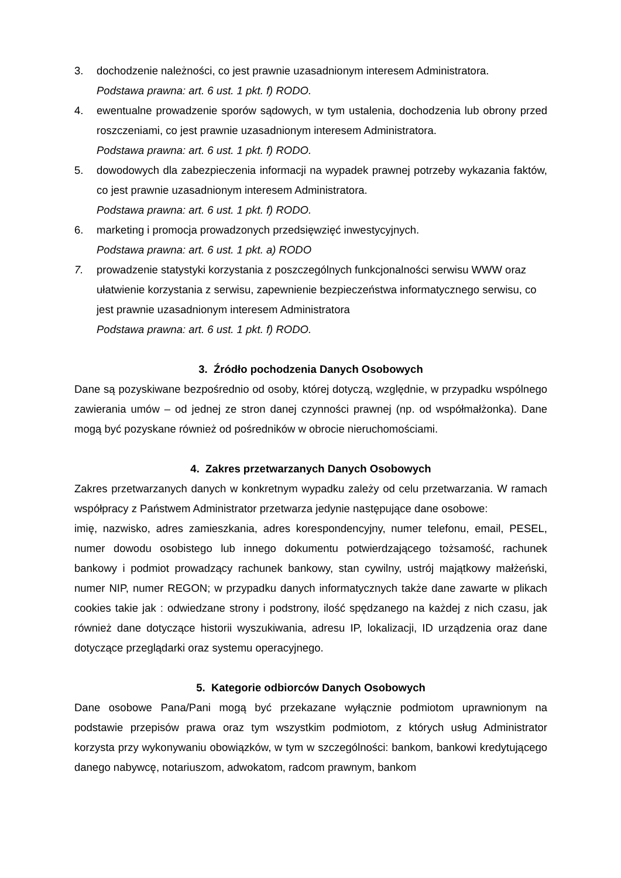3. dochodzenie należności, co jest prawnie uzasadnionym interesem Administratora.
Podstawa prawna: art. 6 ust. 1 pkt. f) RODO.
4. ewentualne prowadzenie sporów sądowych, w tym ustalenia, dochodzenia lub obrony przed roszczeniami, co jest prawnie uzasadnionym interesem Administratora.
Podstawa prawna: art. 6 ust. 1 pkt. f) RODO.
5. dowodowych dla zabezpieczenia informacji na wypadek prawnej potrzeby wykazania faktów, co jest prawnie uzasadnionym interesem Administratora.
Podstawa prawna: art. 6 ust. 1 pkt. f) RODO.
6. marketing i promocja prowadzonych przedsięwzięć inwestycyjnych.
Podstawa prawna: art. 6 ust. 1 pkt. a) RODO
7. prowadzenie statystyki korzystania z poszczególnych funkcjonalności serwisu WWW oraz ułatwienie korzystania z serwisu, zapewnienie bezpieczeństwa informatycznego serwisu, co jest prawnie uzasadnionym interesem Administratora
Podstawa prawna: art. 6 ust. 1 pkt. f) RODO.
3. Źródło pochodzenia Danych Osobowych
Dane są pozyskiwane bezpośrednio od osoby, której dotyczą, względnie, w przypadku wspólnego zawierania umów – od jednej ze stron danej czynności prawnej (np. od współmałżonka). Dane mogą być pozyskane również od pośredników w obrocie nieruchomościami.
4. Zakres przetwarzanych Danych Osobowych
Zakres przetwarzanych danych w konkretnym wypadku zależy od celu przetwarzania. W ramach współpracy z Państwem Administrator przetwarza jedynie następujące dane osobowe:
imię, nazwisko, adres zamieszkania, adres korespondencyjny, numer telefonu, email, PESEL, numer dowodu osobistego lub innego dokumentu potwierdzającego tożsamość, rachunek bankowy i podmiot prowadzący rachunek bankowy, stan cywilny, ustrój majątkowy małżeński, numer NIP, numer REGON; w przypadku danych informatycznych także dane zawarte w plikach cookies takie jak : odwiedzane strony i podstrony, ilość spędzanego na każdej z nich czasu, jak również dane dotyczące historii wyszukiwania, adresu IP, lokalizacji, ID urządzenia oraz dane dotyczące przeglądarki oraz systemu operacyjnego.
5. Kategorie odbiorców Danych Osobowych
Dane osobowe Pana/Pani mogą być przekazane wyłącznie podmiotom uprawnionym na podstawie przepisów prawa oraz tym wszystkim podmiotom, z których usług Administrator korzysta przy wykonywaniu obowiązków, w tym w szczególności: bankom, bankowi kredytującego danego nabywcę, notariuszom, adwokatom, radcom prawnym, bankom